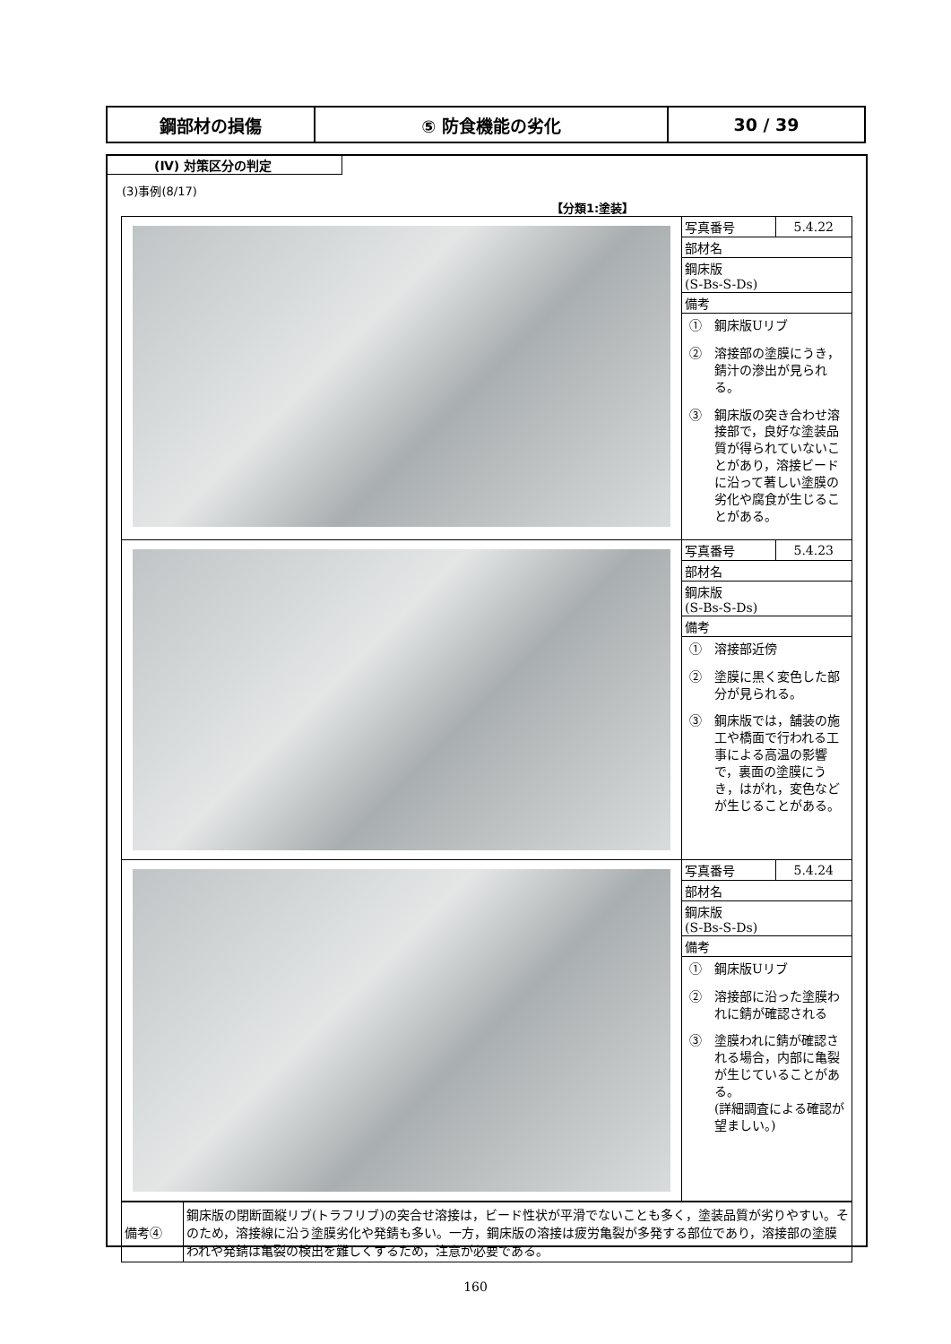| 鋼部材の損傷 | ⑤ 防食機能の劣化 | 30 / 39 |
(Ⅳ) 対策区分の判定
(3)事例(8/17)
【分類1:塗装】
| | / 写真番号 / 5.4.22 / / 部材名 / / / 鋼床版 (S-Bs-S-Ds) / / / 備考 / / ① 鋼床版Uリブ ② 溶接部の塗膜にうき，錆汁の滲出が見られる。 ③ 鋼床版の突き合わせ溶接部で，良好な塗装品質が得られていないことがあり，溶接ビードに沿って著しい塗膜の劣化や腐食が生じることがある。 |
| | / 写真番号 / 5.4.23 / / 部材名 / / / 鋼床版 (S-Bs-S-Ds) / / / 備考 / / ① 溶接部近傍 ② 塗膜に黒く変色した部分が見られる。 ③ 鋼床版では，舗装の施工や橋面で行われる工事による高温の影響で，裏面の塗膜にうき，はがれ，変色などが生じることがある。 |
| | / 写真番号 / 5.4.24 / / 部材名 / / / 鋼床版 (S-Bs-S-Ds) / / / 備考 / / ① 鋼床版Uリブ ② 溶接部に沿った塗膜われに錆が確認される ③ 塗膜われに錆が確認される場合，内部に亀裂が生じていることがある。 (詳細調査による確認が望ましい。) |
| 備考④ | 鋼床版の閉断面縦リブ(トラフリブ)の突合せ溶接は，ビード性状が平滑でないことも多く，塗装品質が劣りやすい。そのため，溶接線に沿う塗膜劣化や発錆も多い。一方，鋼床版の溶接は疲労亀裂が多発する部位であり，溶接部の塗膜われや発錆は亀裂の検出を難しくするため，注意が必要である。 |
160